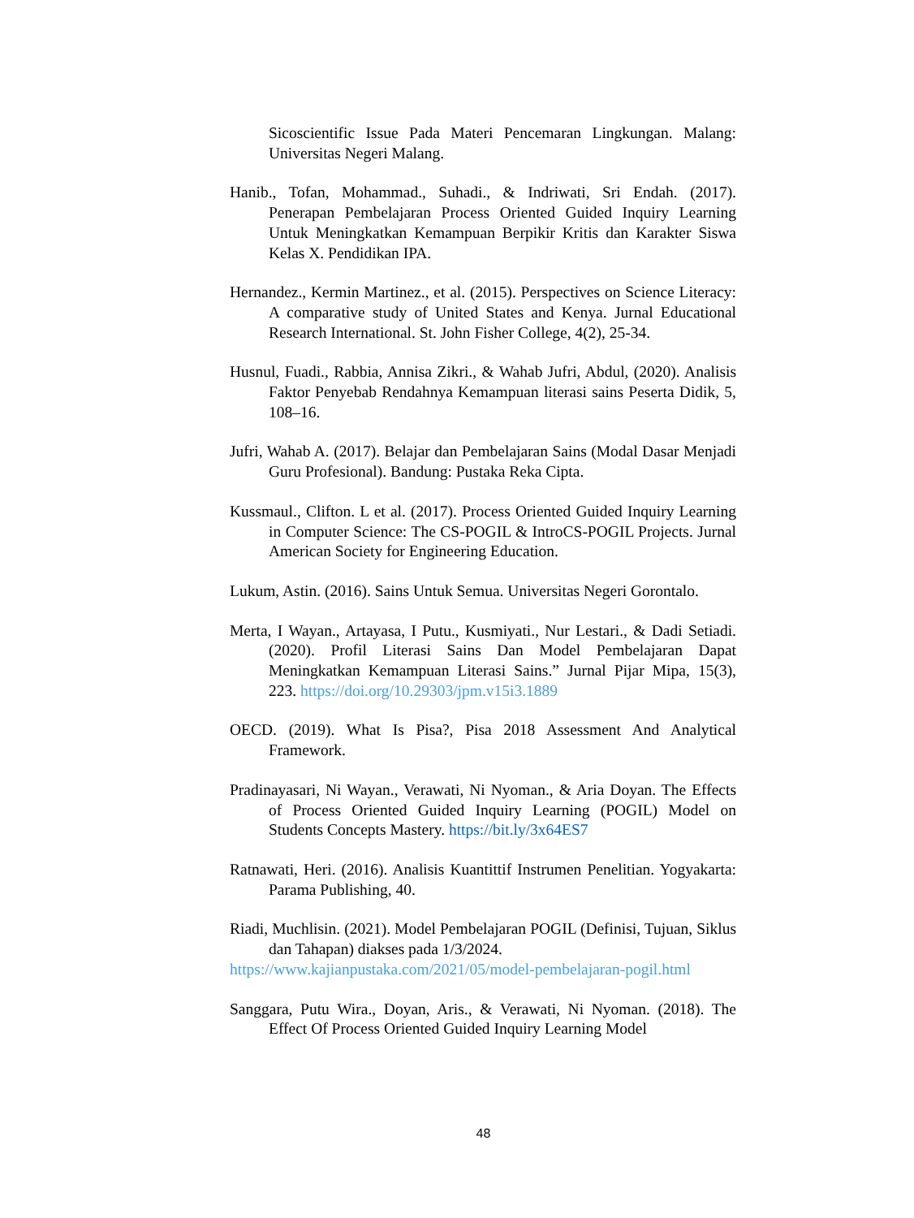Sicoscientific Issue Pada Materi Pencemaran Lingkungan. Malang: Universitas Negeri Malang.
Hanib., Tofan, Mohammad., Suhadi., & Indriwati, Sri Endah. (2017). Penerapan Pembelajaran Process Oriented Guided Inquiry Learning Untuk Meningkatkan Kemampuan Berpikir Kritis dan Karakter Siswa Kelas X. Pendidikan IPA.
Hernandez., Kermin Martinez., et al. (2015). Perspectives on Science Literacy: A comparative study of United States and Kenya. Jurnal Educational Research International. St. John Fisher College, 4(2), 25-34.
Husnul, Fuadi., Rabbia, Annisa Zikri., & Wahab Jufri, Abdul, (2020). Analisis Faktor Penyebab Rendahnya Kemampuan literasi sains Peserta Didik, 5, 108–16.
Jufri, Wahab A. (2017). Belajar dan Pembelajaran Sains (Modal Dasar Menjadi Guru Profesional). Bandung: Pustaka Reka Cipta.
Kussmaul., Clifton. L et al. (2017). Process Oriented Guided Inquiry Learning in Computer Science: The CS-POGIL & IntroCS-POGIL Projects. Jurnal American Society for Engineering Education.
Lukum, Astin. (2016). Sains Untuk Semua. Universitas Negeri Gorontalo.
Merta, I Wayan., Artayasa, I Putu., Kusmiyati., Nur Lestari., & Dadi Setiadi. (2020). Profil Literasi Sains Dan Model Pembelajaran Dapat Meningkatkan Kemampuan Literasi Sains.” Jurnal Pijar Mipa, 15(3), 223. https://doi.org/10.29303/jpm.v15i3.1889
OECD. (2019). What Is Pisa?, Pisa 2018 Assessment And Analytical Framework.
Pradinayasari, Ni Wayan., Verawati, Ni Nyoman., & Aria Doyan. The Effects of Process Oriented Guided Inquiry Learning (POGIL) Model on Students Concepts Mastery. https://bit.ly/3x64ES7
Ratnawati, Heri. (2016). Analisis Kuantittif Instrumen Penelitian. Yogyakarta: Parama Publishing, 40.
Riadi, Muchlisin. (2021). Model Pembelajaran POGIL (Definisi, Tujuan, Siklus dan Tahapan) diakses pada 1/3/2024.
https://www.kajianpustaka.com/2021/05/model-pembelajaran-pogil.html
Sanggara, Putu Wira., Doyan, Aris., & Verawati, Ni Nyoman. (2018). The Effect Of Process Oriented Guided Inquiry Learning Model
48